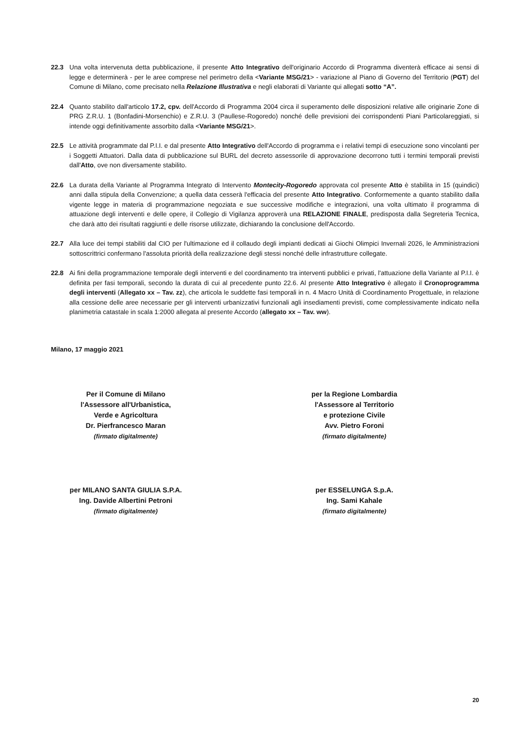22.3 Una volta intervenuta detta pubblicazione, il presente Atto Integrativo dell'originario Accordo di Programma diventerà efficace ai sensi di legge e determinerà - per le aree comprese nel perimetro della <Variante MSG/21> - variazione al Piano di Governo del Territorio (PGT) del Comune di Milano, come precisato nella Relazione Illustrativa e negli elaborati di Variante qui allegati sotto “A”.
22.4 Quanto stabilito dall'articolo 17.2, cpv. dell'Accordo di Programma 2004 circa il superamento delle disposizioni relative alle originarie Zone di PRG Z.R.U. 1 (Bonfadini-Morsenchio) e Z.R.U. 3 (Paullese-Rogoredo) nonché delle previsioni dei corrispondenti Piani Particolareggiati, si intende oggi definitivamente assorbito dalla <Variante MSG/21>.
22.5 Le attività programmate dal P.I.I. e dal presente Atto Integrativo dell'Accordo di programma e i relativi tempi di esecuzione sono vincolanti per i Soggetti Attuatori. Dalla data di pubblicazione sul BURL del decreto assessorile di approvazione decorrono tutti i termini temporali previsti dall'Atto, ove non diversamente stabilito.
22.6 La durata della Variante al Programma Integrato di Intervento Montecity-Rogoredo approvata col presente Atto è stabilita in 15 (quindici) anni dalla stipula della Convenzione; a quella data cesserà l'efficacia del presente Atto Integrativo. Conformemente a quanto stabilito dalla vigente legge in materia di programmazione negoziata e sue successive modifiche e integrazioni, una volta ultimato il programma di attuazione degli interventi e delle opere, il Collegio di Vigilanza approverà una RELAZIONE FINALE, predisposta dalla Segreteria Tecnica, che darà atto dei risultati raggiunti e delle risorse utilizzate, dichiarando la conclusione dell'Accordo.
22.7 Alla luce dei tempi stabiliti dal CIO per l'ultimazione ed il collaudo degli impianti dedicati ai Giochi Olimpici Invernali 2026, le Amministrazioni sottoscrittrici confermano l'assoluta priorità della realizzazione degli stessi nonché delle infrastrutture collegate.
22.8 Ai fini della programmazione temporale degli interventi e del coordinamento tra interventi pubblici e privati, l'attuazione della Variante al P.I.I. è definita per fasi temporali, secondo la durata di cui al precedente punto 22.6. Al presente Atto Integrativo è allegato il Cronoprogramma degli interventi (Allegato xx – Tav. zz), che articola le suddette fasi temporali in n. 4 Macro Unità di Coordinamento Progettuale, in relazione alla cessione delle aree necessarie per gli interventi urbanizzativi funzionali agli insediamenti previsti, come complessivamente indicato nella planimetria catastale in scala 1:2000 allegata al presente Accordo (allegato xx – Tav. ww).
Milano, 17 maggio 2021
Per il Comune di Milano
l'Assessore all'Urbanistica,
Verde e Agricoltura
Dr. Pierfrancesco Maran
(firmato digitalmente)
per la Regione Lombardia
l'Assessore al Territorio
e protezione Civile
Avv. Pietro Foroni
(firmato digitalmente)
per MILANO SANTA GIULIA S.P.A.
Ing. Davide Albertini Petroni
(firmato digitalmente)
per ESSELUNGA S.p.A.
Ing. Sami Kahale
(firmato digitalmente)
20